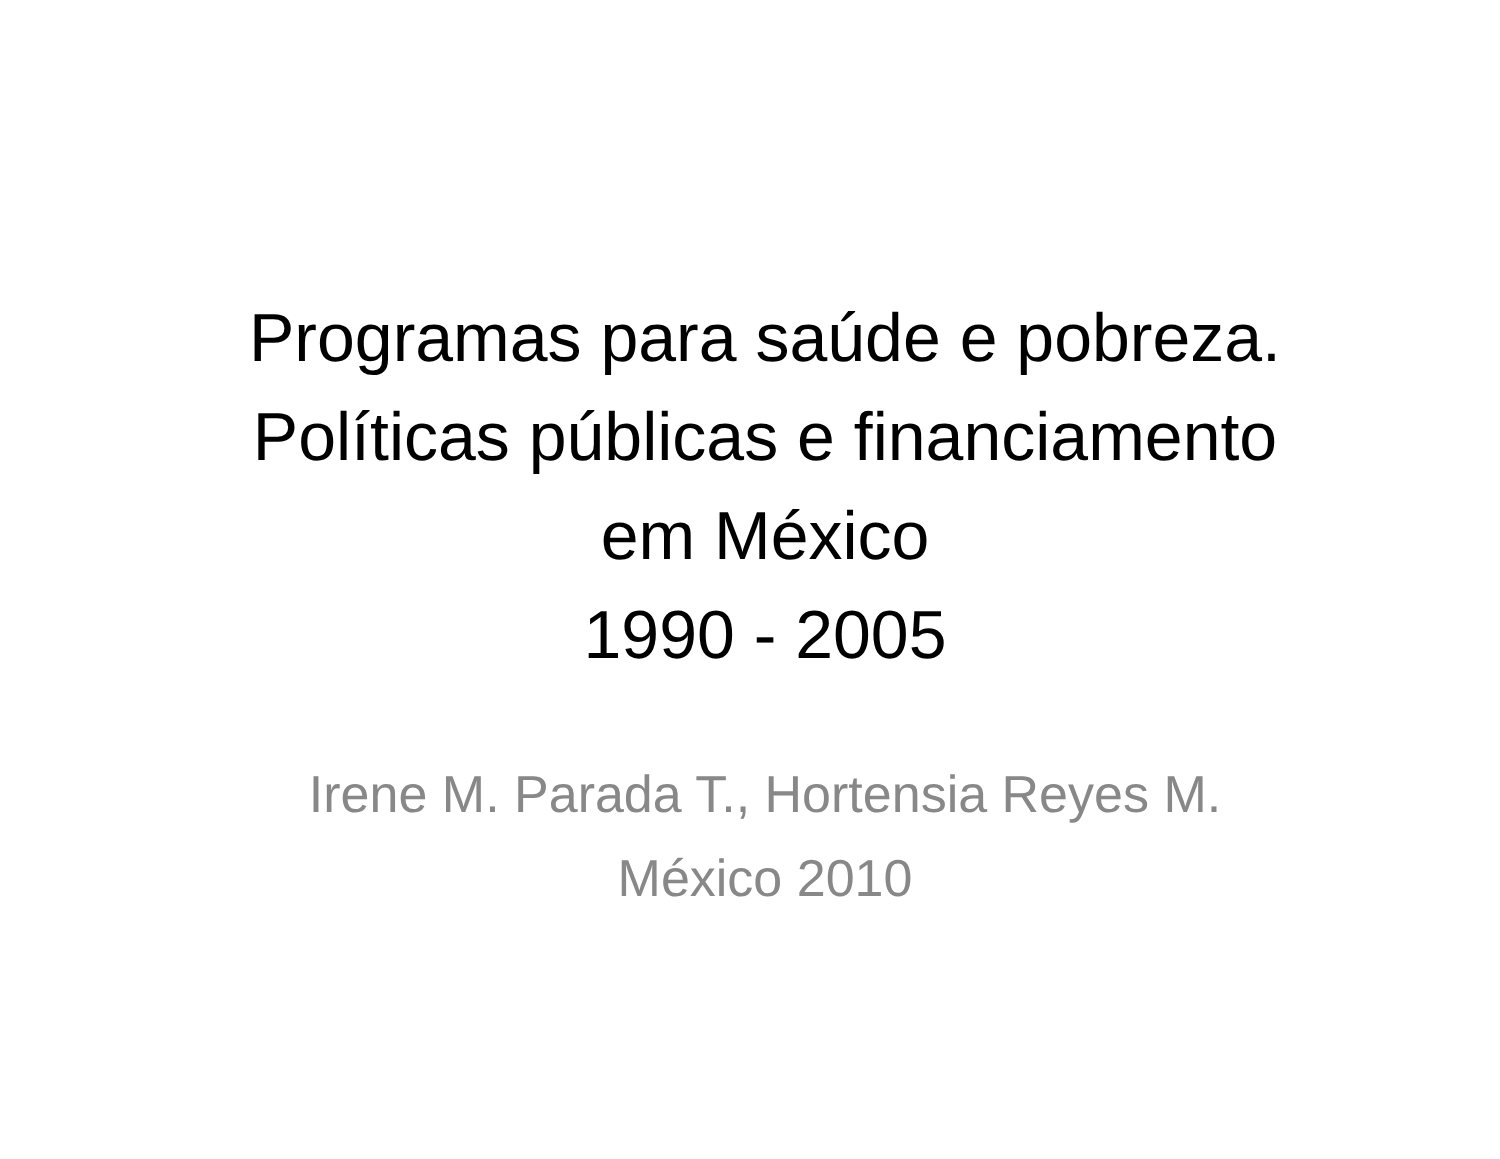Programas para saúde e pobreza.
Políticas públicas e financiamento
em México
1990 - 2005
Irene M. Parada T., Hortensia Reyes M.
México 2010